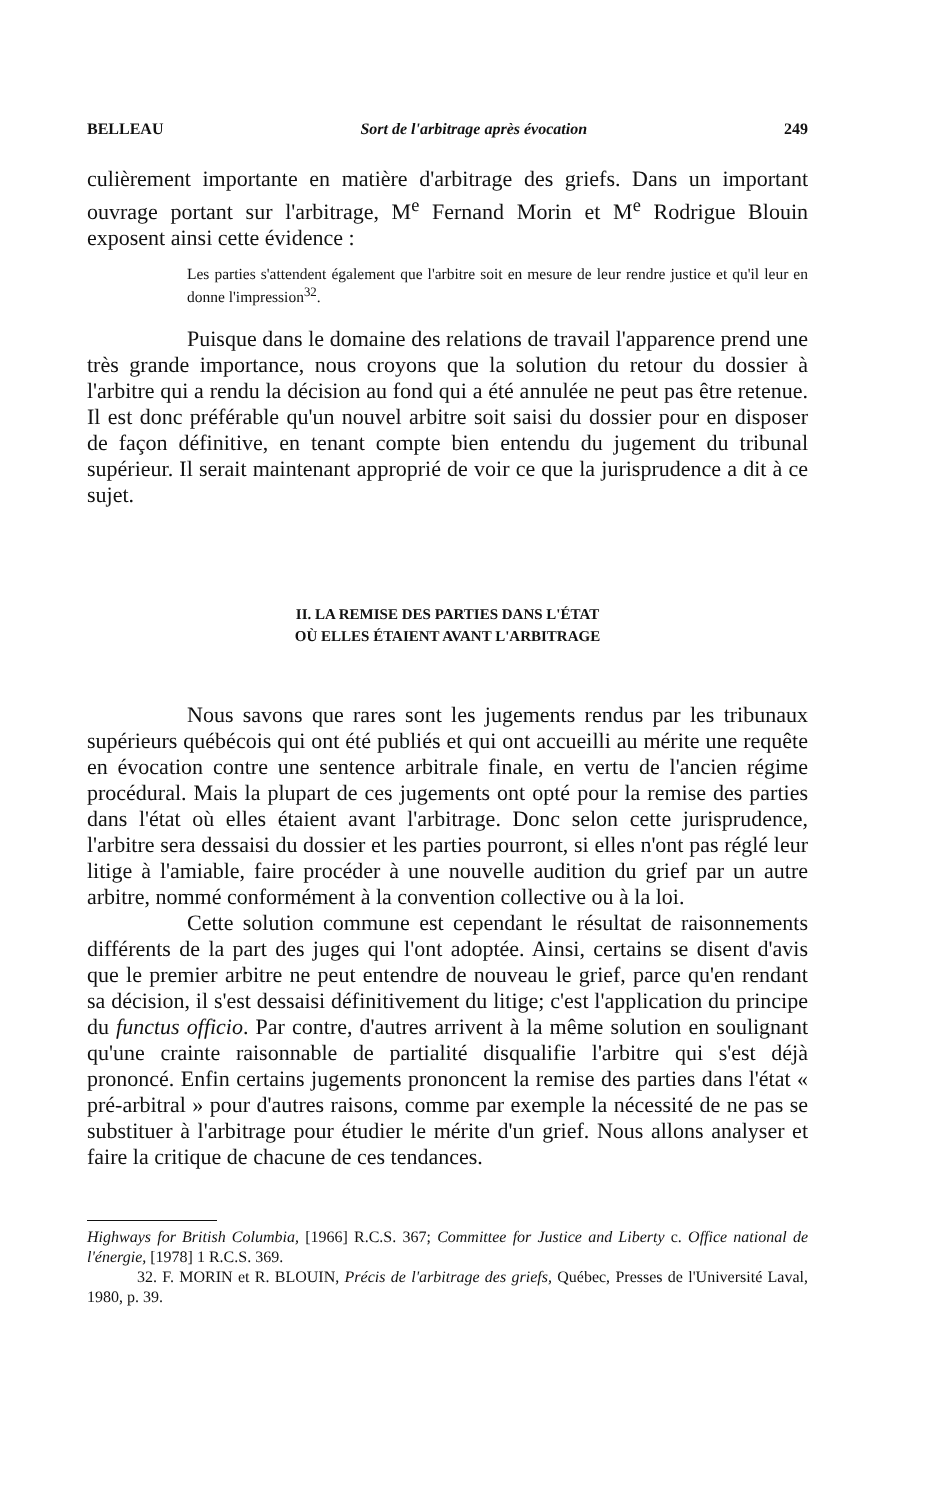BELLEAU Sort de l'arbitrage après évocation 249
culièrement importante en matière d'arbitrage des griefs. Dans un important ouvrage portant sur l'arbitrage, M<sup>e</sup> Fernand Morin et M<sup>e</sup> Rodrigue Blouin exposent ainsi cette évidence :
Les parties s'attendent également que l'arbitre soit en mesure de leur rendre justice et qu'il leur en donne l'impression<sup>32</sup>.
Puisque dans le domaine des relations de travail l'apparence prend une très grande importance, nous croyons que la solution du retour du dossier à l'arbitre qui a rendu la décision au fond qui a été annulée ne peut pas être retenue. Il est donc préférable qu'un nouvel arbitre soit saisi du dossier pour en disposer de façon définitive, en tenant compte bien entendu du jugement du tribunal supérieur. Il serait maintenant approprié de voir ce que la jurisprudence a dit à ce sujet.
II. LA REMISE DES PARTIES DANS L'ÉTAT
OÙ ELLES ÉTAIENT AVANT L'ARBITRAGE
Nous savons que rares sont les jugements rendus par les tribunaux supérieurs québécois qui ont été publiés et qui ont accueilli au mérite une requête en évocation contre une sentence arbitrale finale, en vertu de l'ancien régime procédural. Mais la plupart de ces jugements ont opté pour la remise des parties dans l'état où elles étaient avant l'arbitrage. Donc selon cette jurisprudence, l'arbitre sera dessaisi du dossier et les parties pourront, si elles n'ont pas réglé leur litige à l'amiable, faire procéder à une nouvelle audition du grief par un autre arbitre, nommé conformément à la convention collective ou à la loi.
Cette solution commune est cependant le résultat de raisonnements différents de la part des juges qui l'ont adoptée. Ainsi, certains se disent d'avis que le premier arbitre ne peut entendre de nouveau le grief, parce qu'en rendant sa décision, il s'est dessaisi définitivement du litige; c'est l'application du principe du functus officio. Par contre, d'autres arrivent à la même solution en soulignant qu'une crainte raisonnable de partialité disqualifie l'arbitre qui s'est déjà prononcé. Enfin certains jugements prononcent la remise des parties dans l'état « pré-arbitral » pour d'autres raisons, comme par exemple la nécessité de ne pas se substituer à l'arbitrage pour étudier le mérite d'un grief. Nous allons analyser et faire la critique de chacune de ces tendances.
Highways for British Columbia, [1966] R.C.S. 367; Committee for Justice and Liberty c. Office national de l'énergie, [1978] 1 R.C.S. 369.
32. F. MORIN et R. BLOUIN, Précis de l'arbitrage des griefs, Québec, Presses de l'Université Laval, 1980, p. 39.